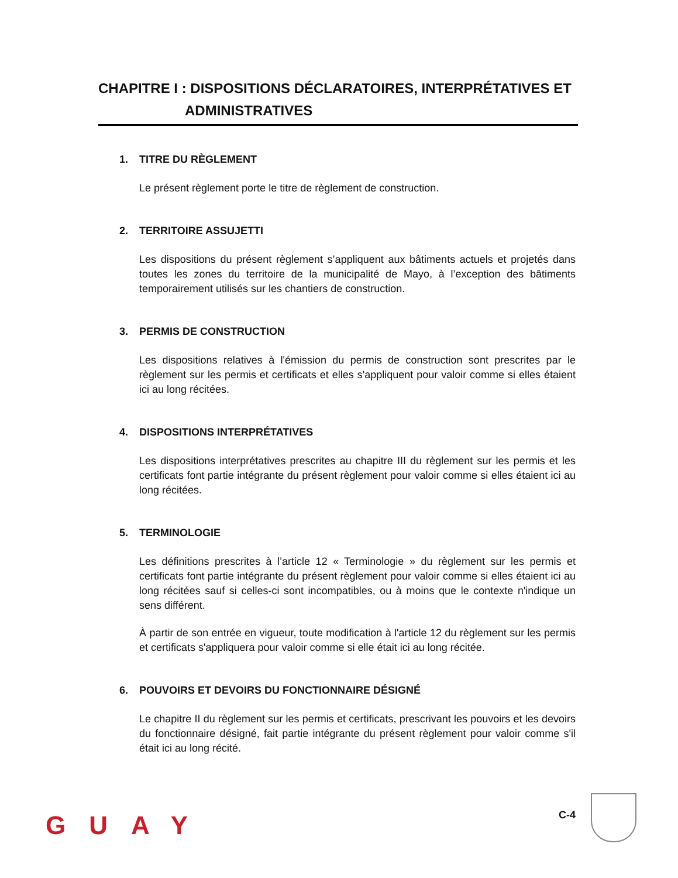CHAPITRE I : DISPOSITIONS DÉCLARATOIRES, INTERPRÉTATIVES ET
ADMINISTRATIVES
1. TITRE DU RÈGLEMENT
Le présent règlement porte le titre de règlement de construction.
2. TERRITOIRE ASSUJETTI
Les dispositions du présent règlement s’appliquent aux bâtiments actuels et projetés dans toutes les zones du territoire de la municipalité de Mayo, à l’exception des bâtiments temporairement utilisés sur les chantiers de construction.
3. PERMIS DE CONSTRUCTION
Les dispositions relatives à l'émission du permis de construction sont prescrites par le règlement sur les permis et certificats et elles s'appliquent pour valoir comme si elles étaient ici au long récitées.
4. DISPOSITIONS INTERPRÉTATIVES
Les dispositions interprétatives prescrites au chapitre III du règlement sur les permis et les certificats font partie intégrante du présent règlement pour valoir comme si elles étaient ici au long récitées.
5. TERMINOLOGIE
Les définitions prescrites à l’article 12 « Terminologie » du règlement sur les permis et certificats font partie intégrante du présent règlement pour valoir comme si elles étaient ici au long récitées sauf si celles-ci sont incompatibles, ou à moins que le contexte n'indique un sens différent.
À partir de son entrée en vigueur, toute modification à l'article 12 du règlement sur les permis et certificats s'appliquera pour valoir comme si elle était ici au long récitée.
6. POUVOIRS ET DEVOIRS DU FONCTIONNAIRE DÉSIGNÉ
Le chapitre II du règlement sur les permis et certificats, prescrivant les pouvoirs et les devoirs du fonctionnaire désigné, fait partie intégrante du présent règlement pour valoir comme s'il était ici au long récité.
GUAY C-4